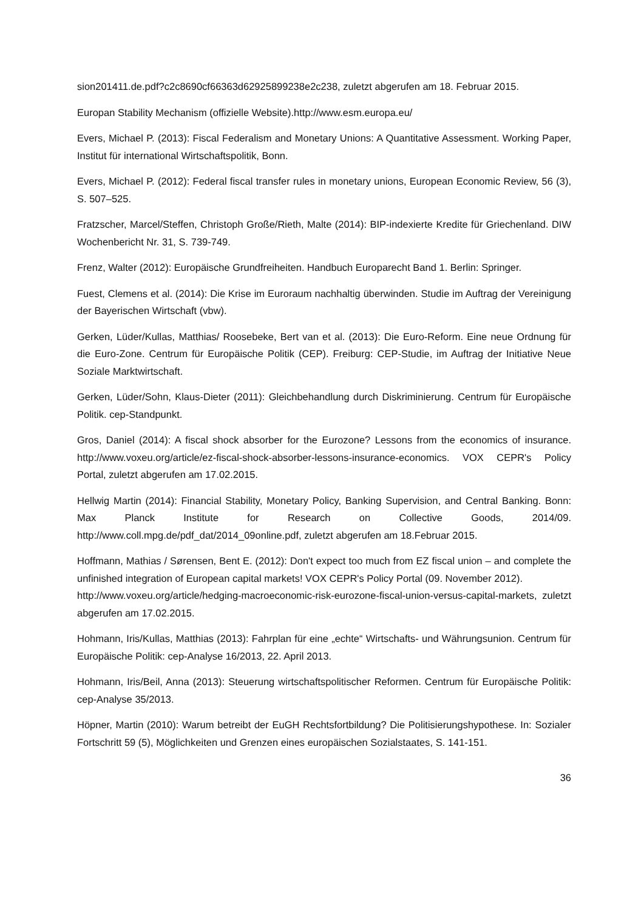sion201411.de.pdf?c2c8690cf66363d62925899238e2c238, zuletzt abgerufen am 18. Februar 2015.
Europan Stability Mechanism (offizielle Website).http://www.esm.europa.eu/
Evers, Michael P. (2013): Fiscal Federalism and Monetary Unions: A Quantitative Assessment. Working Paper, Institut für international Wirtschaftspolitik, Bonn.
Evers, Michael P. (2012): Federal fiscal transfer rules in monetary unions, European Economic Review, 56 (3), S. 507–525.
Fratzscher, Marcel/Steffen, Christoph Große/Rieth, Malte (2014): BIP-indexierte Kredite für Griechenland. DIW Wochenbericht Nr. 31, S. 739-749.
Frenz, Walter (2012): Europäische Grundfreiheiten. Handbuch Europarecht Band 1. Berlin: Springer.
Fuest, Clemens et al. (2014): Die Krise im Euroraum nachhaltig überwinden. Studie im Auftrag der Vereinigung der Bayerischen Wirtschaft (vbw).
Gerken, Lüder/Kullas, Matthias/ Roosebeke, Bert van et al. (2013): Die Euro-Reform. Eine neue Ordnung für die Euro-Zone. Centrum für Europäische Politik (CEP). Freiburg: CEP-Studie, im Auftrag der Initiative Neue Soziale Marktwirtschaft.
Gerken, Lüder/Sohn, Klaus-Dieter (2011): Gleichbehandlung durch Diskriminierung. Centrum für Europäische Politik. cep-Standpunkt.
Gros, Daniel (2014): A fiscal shock absorber for the Eurozone? Lessons from the economics of insurance. http://www.voxeu.org/article/ez-fiscal-shock-absorber-lessons-insurance-economics. VOX CEPR's Policy Portal, zuletzt abgerufen am 17.02.2015.
Hellwig Martin (2014): Financial Stability, Monetary Policy, Banking Supervision, and Central Banking. Bonn: Max Planck Institute for Research on Collective Goods, 2014/09. http://www.coll.mpg.de/pdf_dat/2014_09online.pdf, zuletzt abgerufen am 18.Februar 2015.
Hoffmann, Mathias / Sørensen, Bent E. (2012): Don't expect too much from EZ fiscal union – and complete the unfinished integration of European capital markets! VOX CEPR's Policy Portal (09. November 2012).
http://www.voxeu.org/article/hedging-macroeconomic-risk-eurozone-fiscal-union-versus-capital-markets, zuletzt abgerufen am 17.02.2015.
Hohmann, Iris/Kullas, Matthias (2013): Fahrplan für eine „echte“ Wirtschafts- und Währungsunion. Centrum für Europäische Politik: cep-Analyse 16/2013, 22. April 2013.
Hohmann, Iris/Beil, Anna (2013): Steuerung wirtschaftspolitischer Reformen. Centrum für Europäische Politik: cep-Analyse 35/2013.
Höpner, Martin (2010): Warum betreibt der EuGH Rechtsfortbildung? Die Politisierungshypothese. In: Sozialer Fortschritt 59 (5), Möglichkeiten und Grenzen eines europäischen Sozialstaates, S. 141-151.
36